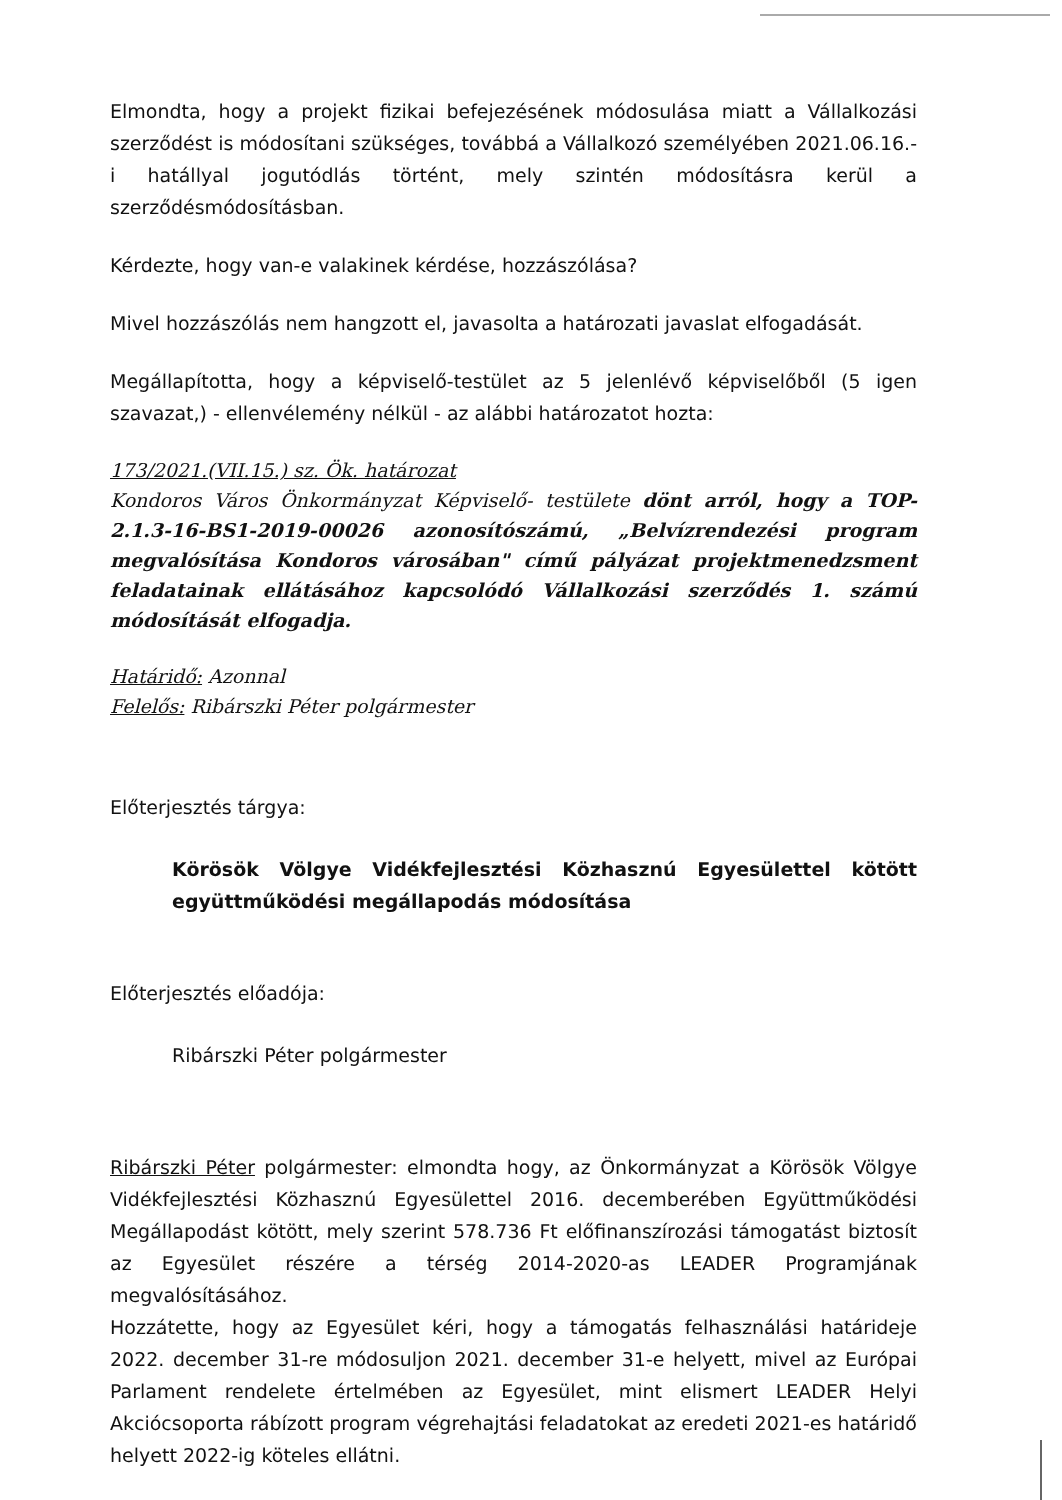Elmondta, hogy a projekt fizikai befejezésének módosulása miatt a Vállalkozási szerződést is módosítani szükséges, továbbá a Vállalkozó személyében 2021.06.16.-i hatállyal jogutódlás történt, mely szintén módosításra kerül a szerződésmódosításban.
Kérdezte, hogy van-e valakinek kérdése, hozzászólása?
Mivel hozzászólás nem hangzott el, javasolta a határozati javaslat elfogadását.
Megállapította, hogy a képviselő-testület az 5 jelenlévő képviselőből (5 igen szavazat,) - ellenvélemény nélkül - az alábbi határozatot hozta:
173/2021.(VII.15.) sz. Ök. határozat
Kondoros Város Önkormányzat Képviselő- testülete dönt arról, hogy a TOP-2.1.3-16-BS1-2019-00026 azonosítószámú, „Belvízrendezési program megvalósítása Kondoros városában" című pályázat projektmenedzsment feladatainak ellátásához kapcsolódó Vállalkozási szerződés 1. számú módosítását elfogadja.
Határidő: Azonnal
Felelős: Ribárszki Péter polgármester
Előterjesztés tárgya:
Körösök Völgye Vidékfejlesztési Közhasznú Egyesülettel kötött együttműködési megállapodás módosítása
Előterjesztés előadója:
Ribárszki Péter polgármester
Ribárszki Péter polgármester: elmondta hogy, az Önkormányzat a Körösök Völgye Vidékfejlesztési Közhasznú Egyesülettel 2016. decemberében Együttműködési Megállapodást kötött, mely szerint 578.736 Ft előfinanszírozási támogatást biztosít az Egyesület részére a térség 2014-2020-as LEADER Programjának megvalósításához.
Hozzátette, hogy az Egyesület kéri, hogy a támogatás felhasználási határideje 2022. december 31-re módosuljon 2021. december 31-e helyett, mivel az Európai Parlament rendelete értelmében az Egyesület, mint elismert LEADER Helyi Akciócsoporta rábízott program végrehajtási feladatokat az eredeti 2021-es határidő helyett 2022-ig köteles ellátni.